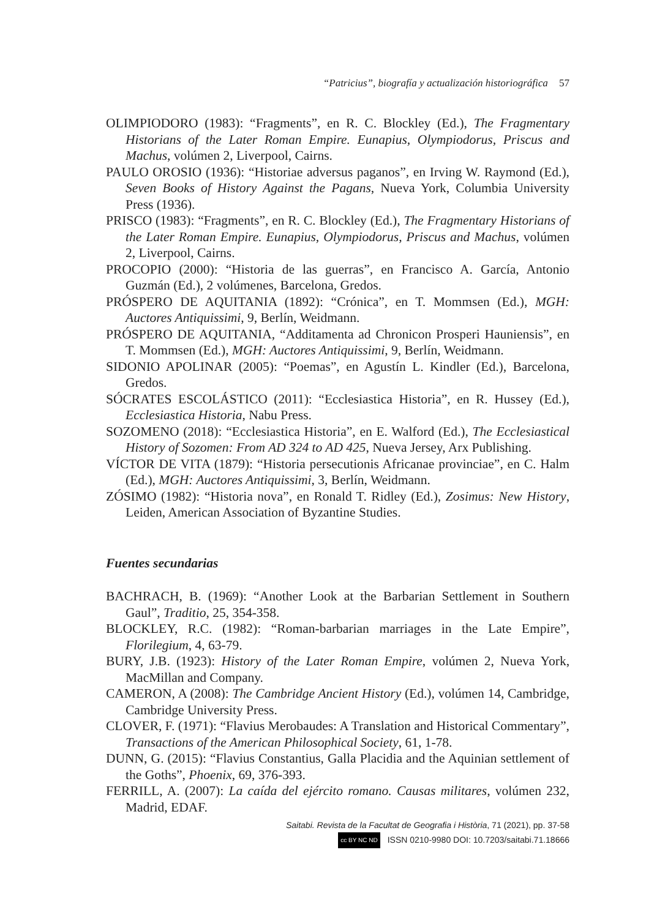“Patricius”, biografía y actualización historiográfica 57
OLIMPIODORO (1983): “Fragments”, en R. C. Blockley (Ed.), The Fragmentary Historians of the Later Roman Empire. Eunapius, Olympiodorus, Priscus and Machus, volúmen 2, Liverpool, Cairns.
PAULO OROSIO (1936): “Historiae adversus paganos”, en Irving W. Raymond (Ed.), Seven Books of History Against the Pagans, Nueva York, Columbia University Press (1936).
PRISCO (1983): “Fragments”, en R. C. Blockley (Ed.), The Fragmentary Historians of the Later Roman Empire. Eunapius, Olympiodorus, Priscus and Machus, volúmen 2, Liverpool, Cairns.
PROCOPIO (2000): “Historia de las guerras”, en Francisco A. García, Antonio Guzmán (Ed.), 2 volúmenes, Barcelona, Gredos.
PRÓSPERO DE AQUITANIA (1892): “Crónica”, en T. Mommsen (Ed.), MGH: Auctores Antiquissimi, 9, Berlín, Weidmann.
PRÓSPERO DE AQUITANIA, “Additamenta ad Chronicon Prosperi Hauniensis”, en T. Mommsen (Ed.), MGH: Auctores Antiquissimi, 9, Berlín, Weidmann.
SIDONIO APOLINAR (2005): “Poemas”, en Agustín L. Kindler (Ed.), Barcelona, Gredos.
SÓCRATES ESCOLÁSTICO (2011): “Ecclesiastica Historia”, en R. Hussey (Ed.), Ecclesiastica Historia, Nabu Press.
SOZOMENO (2018): “Ecclesiastica Historia”, en E. Walford (Ed.), The Ecclesiastical History of Sozomen: From AD 324 to AD 425, Nueva Jersey, Arx Publishing.
VÍCTOR DE VITA (1879): “Historia persecutionis Africanae provinciae”, en C. Halm (Ed.), MGH: Auctores Antiquissimi, 3, Berlín, Weidmann.
ZÓSIMO (1982): “Historia nova”, en Ronald T. Ridley (Ed.), Zosimus: New History, Leiden, American Association of Byzantine Studies.
Fuentes secundarias
BACHRACH, B. (1969): “Another Look at the Barbarian Settlement in Southern Gaul”, Traditio, 25, 354-358.
BLOCKLEY, R.C. (1982): “Roman-barbarian marriages in the Late Empire”, Florilegium, 4, 63-79.
BURY, J.B. (1923): History of the Later Roman Empire, volúmen 2, Nueva York, MacMillan and Company.
CAMERON, A (2008): The Cambridge Ancient History (Ed.), volúmen 14, Cambridge, Cambridge University Press.
CLOVER, F. (1971): “Flavius Merobaudes: A Translation and Historical Commentary”, Transactions of the American Philosophical Society, 61, 1-78.
DUNN, G. (2015): “Flavius Constantius, Galla Placidia and the Aquinian settlement of the Goths”, Phoenix, 69, 376-393.
FERRILL, A. (2007): La caída del ejército romano. Causas militares, volúmen 232, Madrid, EDAF.
Saitabi. Revista de la Facultat de Geografia i Història, 71 (2021), pp. 37-58
cc BY NC ND ISSN 0210-9980 DOI: 10.7203/saitabi.71.18666